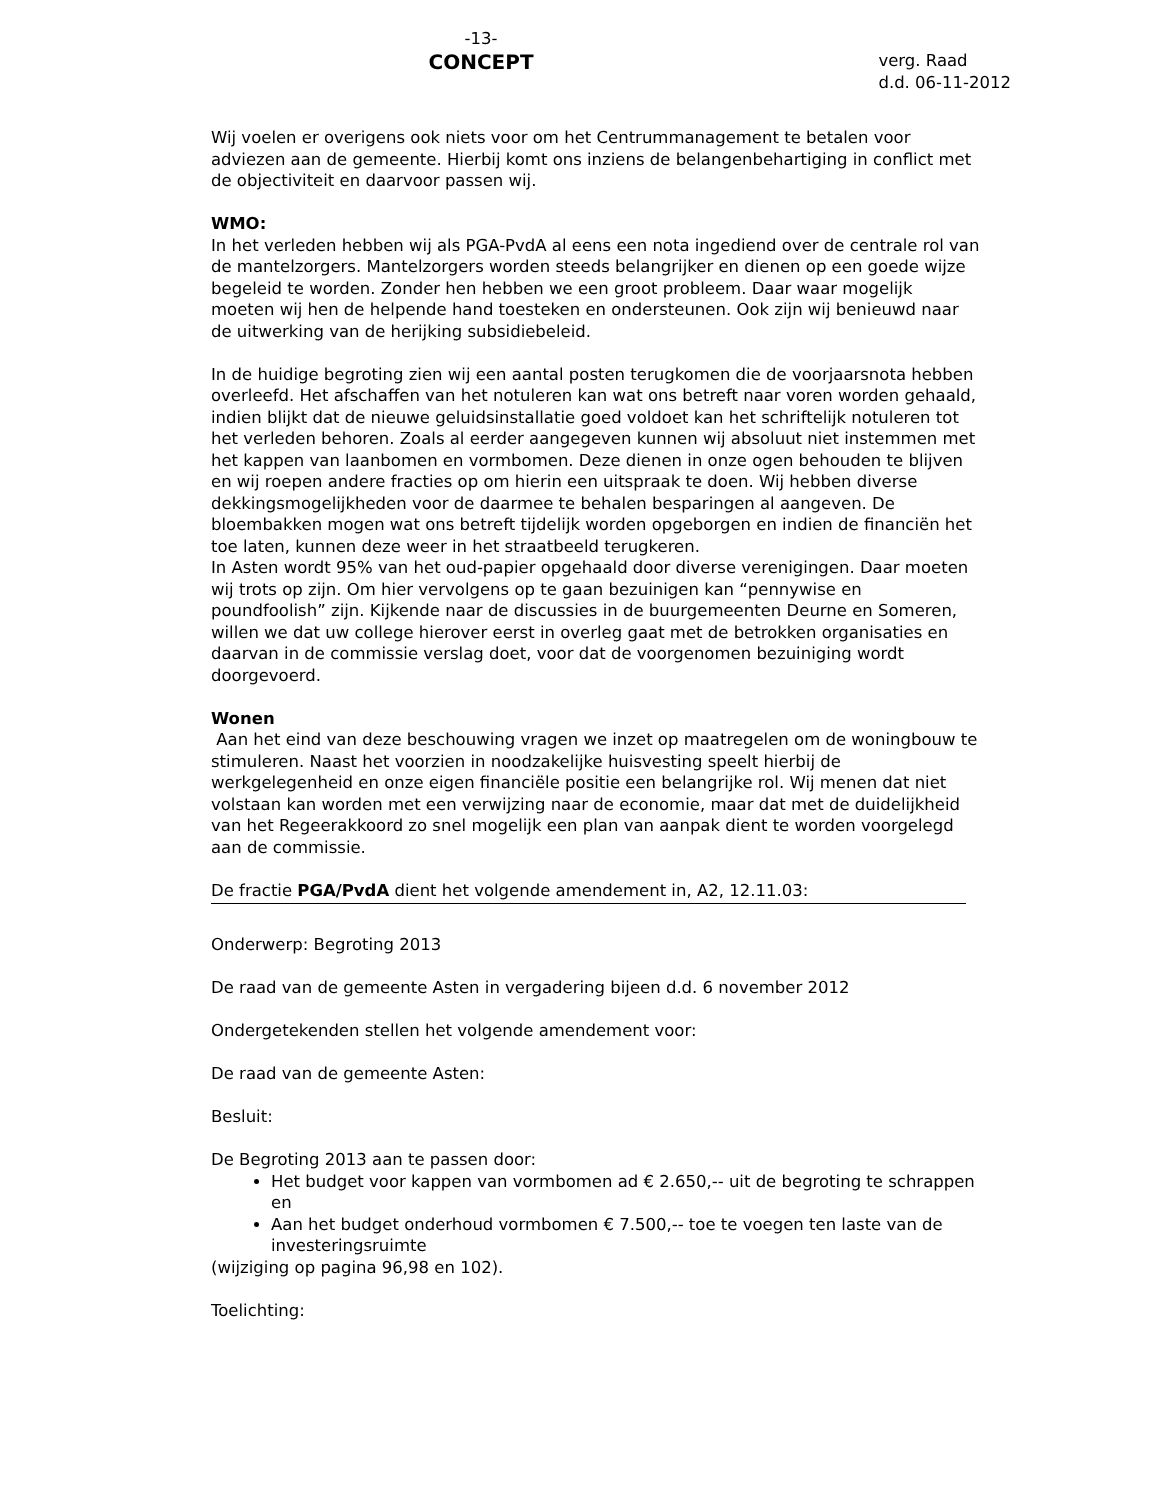-13-
CONCEPT
verg. Raad
d.d. 06-11-2012
Wij voelen er overigens ook niets voor om het Centrummanagement te betalen voor adviezen aan de gemeente. Hierbij komt ons inziens de belangenbehartiging in conflict met de objectiviteit en daarvoor passen wij.
WMO:
In het verleden hebben wij als PGA-PvdA al eens een nota ingediend over de centrale rol van de mantelzorgers. Mantelzorgers worden steeds belangrijker en dienen op een goede wijze begeleid te worden. Zonder hen hebben we een groot probleem. Daar waar mogelijk moeten wij hen de helpende hand toesteken en ondersteunen. Ook zijn wij benieuwd naar de uitwerking van de herijking subsidiebeleid.
In de huidige begroting zien wij een aantal posten terugkomen die de voorjaarsnota hebben overleefd. Het afschaffen van het notuleren kan wat ons betreft naar voren worden gehaald, indien blijkt dat de nieuwe geluidsinstallatie goed voldoet kan het schriftelijk notuleren tot het verleden behoren. Zoals al eerder aangegeven kunnen wij absoluut niet instemmen met het kappen van laanbomen en vormbomen. Deze dienen in onze ogen behouden te blijven en wij roepen andere fracties op om hierin een uitspraak te doen. Wij hebben diverse dekkingsmogelijkheden voor de daarmee te behalen besparingen al aangeven. De bloembakken mogen wat ons betreft tijdelijk worden opgeborgen en indien de financiën het toe laten, kunnen deze weer in het straatbeeld terugkeren.
In Asten wordt 95% van het oud-papier opgehaald door diverse verenigingen. Daar moeten wij trots op zijn. Om hier vervolgens op te gaan bezuinigen kan “pennywise en poundfoolish” zijn. Kijkende naar de discussies in de buurgemeenten Deurne en Someren, willen we dat uw college hierover eerst in overleg gaat met de betrokken organisaties en daarvan in de commissie verslag doet, voor dat de voorgenomen bezuiniging wordt doorgevoerd.
Wonen
Aan het eind van deze beschouwing vragen we inzet op maatregelen om de woningbouw te stimuleren. Naast het voorzien in noodzakelijke huisvesting speelt hierbij de werkgelegenheid en onze eigen financiële positie een belangrijke rol. Wij menen dat niet volstaan kan worden met een verwijzing naar de economie, maar dat met de duidelijkheid van het Regeerakkoord zo snel mogelijk een plan van aanpak dient te worden voorgelegd aan de commissie.
De fractie PGA/PvdA dient het volgende amendement in, A2, 12.11.03:
Onderwerp: Begroting 2013
De raad van de gemeente Asten in vergadering bijeen d.d. 6 november 2012
Ondergetekenden stellen het volgende amendement voor:
De raad van de gemeente Asten:
Besluit:
De Begroting 2013 aan te passen door:
Het budget voor kappen van vormbomen ad € 2.650,-- uit de begroting te schrappen en
Aan het budget onderhoud vormbomen € 7.500,-- toe te voegen ten laste van de investeringsruimte
(wijziging op pagina 96,98 en 102).
Toelichting: